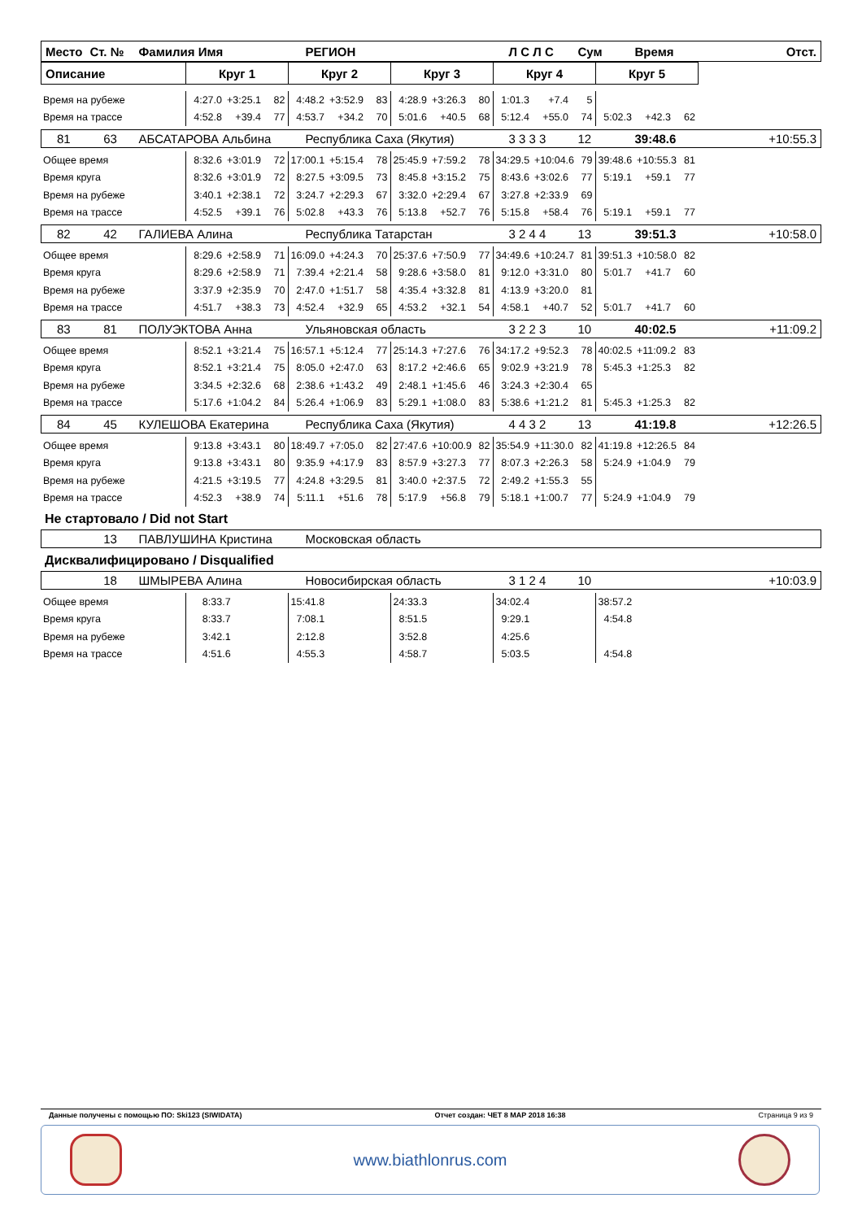| Место | Ст. № | Фамилия Имя | РЕГИОН | Л С Л С | Сум | Время | Отст. |
| Описание | Круг 1 | Круг 2 | Круг 3 | Круг 4 | Круг 5 |
| Время на рубеже | 4:27.0 | +3:25.1 | 82 | 4:48.2 | +3:52.9 | 83 | 4:28.9 | +3:26.3 | 80 | 1:01.3 | +7.4 | 5 | | | |
| Время на трассе | 4:52.8 | +39.4 | 77 | 4:53.7 | +34.2 | 70 | 5:01.6 | +40.5 | 68 | 5:12.4 | +55.0 | 74 | 5:02.3 | +42.3 | 62 |
| 81 | 63 | АБСАТАРОВА Альбина | Республика Саха (Якутия) | 3 3 3 3 | 12 | 39:48.6 | +10:55.3 |
| Общее время | 8:32.6 | +3:01.9 | 72 | 17:00.1 | +5:15.4 | 78 | 25:45.9 | +7:59.2 | 78 | 34:29.5 | +10:04.6 | 79 | 39:48.6 | +10:55.3 | 81 |
| Время круга | 8:32.6 | +3:01.9 | 72 | 8:27.5 | +3:09.5 | 73 | 8:45.8 | +3:15.2 | 75 | 8:43.6 | +3:02.6 | 77 | 5:19.1 | +59.1 | 77 |
| Время на рубеже | 3:40.1 | +2:38.1 | 72 | 3:24.7 | +2:29.3 | 67 | 3:32.0 | +2:29.4 | 67 | 3:27.8 | +2:33.9 | 69 | | | |
| Время на трассе | 4:52.5 | +39.1 | 76 | 5:02.8 | +43.3 | 76 | 5:13.8 | +52.7 | 76 | 5:15.8 | +58.4 | 76 | 5:19.1 | +59.1 | 77 |
| 82 | 42 | ГАЛИЕВА Алина | Республика Татарстан | 3 2 4 4 | 13 | 39:51.3 | +10:58.0 |
| Общее время | 8:29.6 | +2:58.9 | 71 | 16:09.0 | +4:24.3 | 70 | 25:37.6 | +7:50.9 | 77 | 34:49.6 | +10:24.7 | 81 | 39:51.3 | +10:58.0 | 82 |
| Время круга | 8:29.6 | +2:58.9 | 71 | 7:39.4 | +2:21.4 | 58 | 9:28.6 | +3:58.0 | 81 | 9:12.0 | +3:31.0 | 80 | 5:01.7 | +41.7 | 60 |
| Время на рубеже | 3:37.9 | +2:35.9 | 70 | 2:47.0 | +1:51.7 | 58 | 4:35.4 | +3:32.8 | 81 | 4:13.9 | +3:20.0 | 81 | | | |
| Время на трассе | 4:51.7 | +38.3 | 73 | 4:52.4 | +32.9 | 65 | 4:53.2 | +32.1 | 54 | 4:58.1 | +40.7 | 52 | 5:01.7 | +41.7 | 60 |
| 83 | 81 | ПОЛУЭКТОВА Анна | Ульяновская область | 3 2 2 3 | 10 | 40:02.5 | +11:09.2 |
| Общее время | 8:52.1 | +3:21.4 | 75 | 16:57.1 | +5:12.4 | 77 | 25:14.3 | +7:27.6 | 76 | 34:17.2 | +9:52.3 | 78 | 40:02.5 | +11:09.2 | 83 |
| Время круга | 8:52.1 | +3:21.4 | 75 | 8:05.0 | +2:47.0 | 63 | 8:17.2 | +2:46.6 | 65 | 9:02.9 | +3:21.9 | 78 | 5:45.3 | +1:25.3 | 82 |
| Время на рубеже | 3:34.5 | +2:32.6 | 68 | 2:38.6 | +1:43.2 | 49 | 2:48.1 | +1:45.6 | 46 | 3:24.3 | +2:30.4 | 65 | | | |
| Время на трассе | 5:17.6 | +1:04.2 | 84 | 5:26.4 | +1:06.9 | 83 | 5:29.1 | +1:08.0 | 83 | 5:38.6 | +1:21.2 | 81 | 5:45.3 | +1:25.3 | 82 |
| 84 | 45 | КУЛЕШОВА Екатерина | Республика Саха (Якутия) | 4 4 3 2 | 13 | 41:19.8 | +12:26.5 |
| Общее время | 9:13.8 | +3:43.1 | 80 | 18:49.7 | +7:05.0 | 82 | 27:47.6 | +10:00.9 | 82 | 35:54.9 | +11:30.0 | 82 | 41:19.8 | +12:26.5 | 84 |
| Время круга | 9:13.8 | +3:43.1 | 80 | 9:35.9 | +4:17.9 | 83 | 8:57.9 | +3:27.3 | 77 | 8:07.3 | +2:26.3 | 58 | 5:24.9 | +1:04.9 | 79 |
| Время на рубеже | 4:21.5 | +3:19.5 | 77 | 4:24.8 | +3:29.5 | 81 | 3:40.0 | +2:37.5 | 72 | 2:49.2 | +1:55.3 | 55 | | | |
| Время на трассе | 4:52.3 | +38.9 | 74 | 5:11.1 | +51.6 | 78 | 5:17.9 | +56.8 | 79 | 5:18.1 | +1:00.7 | 77 | 5:24.9 | +1:04.9 | 79 |
Не стартовало / Did not Start
| | 13 | ПАВЛУШИНА Кристина | Московская область | |
Дисквалифицировано / Disqualified
| | 18 | ШМЫРЕВА Алина | Новосибирская область | 3 1 2 4 | 10 | | +10:03.9 |
| Общее время | 8:33.7 | 15:41.8 | 24:33.3 | 34:02.4 | 38:57.2 |
| Время круга | 8:33.7 | 7:08.1 | 8:51.5 | 9:29.1 | 4:54.8 |
| Время на рубеже | 3:42.1 | 2:12.8 | 3:52.8 | 4:25.6 | |
| Время на трассе | 4:51.6 | 4:55.3 | 4:58.7 | 5:03.5 | 4:54.8 |
Данные получены с помощью ПО: Ski123 (SIWIDATA) Отчет создан: ЧЕТ 8 МАР 2018 16:38 Страница 9 из 9
www.biathlonrus.com